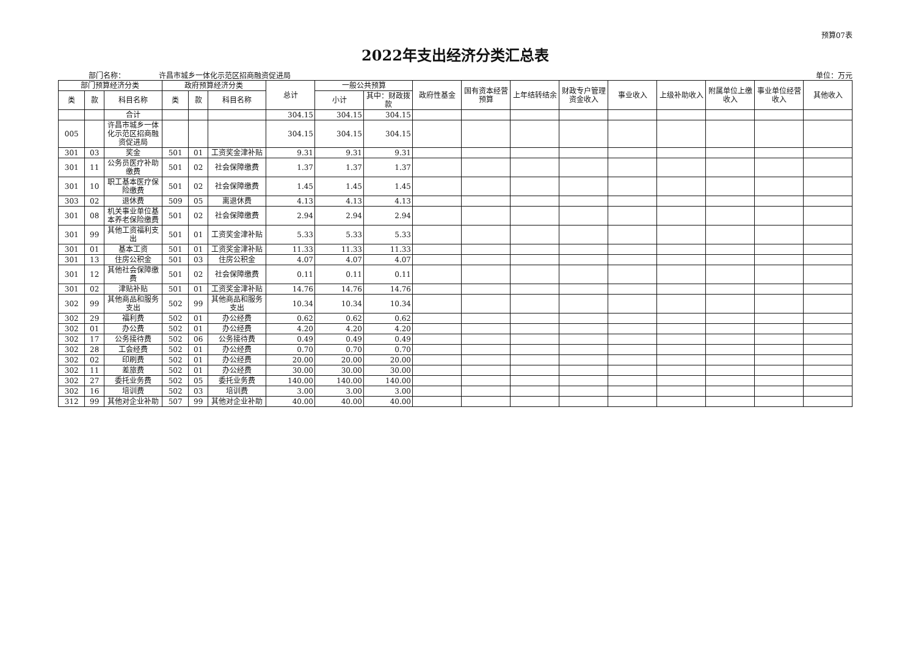预算07表
2022年支出经济分类汇总表
部门名称： 许昌市城乡一体化示范区招商融资促进局 单位：万元
| 部门预算经济分类 | | | 政府预算经济分类 | | | 总计 | 一般公共预算 | | 政府性基金 | 国有资本经营预算 | 上年结转结余 | 财政专户管理资金收入 | 事业收入 | 上级补助收入 | 附属单位上缴收入 | 事业单位经营收入 | 其他收入 |
| --- | --- | --- | --- | --- | --- | --- | --- | --- | --- | --- | --- | --- | --- | --- | --- | --- | --- |
| 类 | 款 | 科目名称 | 类 | 款 | 科目名称 | | 小计 | 其中：财政拨款 | | | | | | | | | |
| | | 合计 | | | | 304.15 | 304.15 | 304.15 | | | | | | | | | |
| 005 | | 许昌市城乡一体化示范区招商融资促进局 | | | | 304.15 | 304.15 | 304.15 | | | | | | | | | |
| 301 | 03 | 奖金 | 501 | 01 | 工资奖金津补贴 | 9.31 | 9.31 | 9.31 | | | | | | | | | |
| 301 | 11 | 公务员医疗补助缴费 | 501 | 02 | 社会保障缴费 | 1.37 | 1.37 | 1.37 | | | | | | | | | |
| 301 | 10 | 职工基本医疗保险缴费 | 501 | 02 | 社会保障缴费 | 1.45 | 1.45 | 1.45 | | | | | | | | | |
| 303 | 02 | 退休费 | 509 | 05 | 离退休费 | 4.13 | 4.13 | 4.13 | | | | | | | | | |
| 301 | 08 | 机关事业单位基本养老保险缴费 | 501 | 02 | 社会保障缴费 | 2.94 | 2.94 | 2.94 | | | | | | | | | |
| 301 | 99 | 其他工资福利支出 | 501 | 01 | 工资奖金津补贴 | 5.33 | 5.33 | 5.33 | | | | | | | | | |
| 301 | 01 | 基本工资 | 501 | 01 | 工资奖金津补贴 | 11.33 | 11.33 | 11.33 | | | | | | | | | |
| 301 | 13 | 住房公积金 | 501 | 03 | 住房公积金 | 4.07 | 4.07 | 4.07 | | | | | | | | | |
| 301 | 12 | 其他社会保障缴费 | 501 | 02 | 社会保障缴费 | 0.11 | 0.11 | 0.11 | | | | | | | | | |
| 301 | 02 | 津贴补贴 | 501 | 01 | 工资奖金津补贴 | 14.76 | 14.76 | 14.76 | | | | | | | | | |
| 302 | 99 | 其他商品和服务支出 | 502 | 99 | 其他商品和服务支出 | 10.34 | 10.34 | 10.34 | | | | | | | | | |
| 302 | 29 | 福利费 | 502 | 01 | 办公经费 | 0.62 | 0.62 | 0.62 | | | | | | | | | |
| 302 | 01 | 办公费 | 502 | 01 | 办公经费 | 4.20 | 4.20 | 4.20 | | | | | | | | | |
| 302 | 17 | 公务接待费 | 502 | 06 | 公务接待费 | 0.49 | 0.49 | 0.49 | | | | | | | | | |
| 302 | 28 | 工会经费 | 502 | 01 | 办公经费 | 0.70 | 0.70 | 0.70 | | | | | | | | | |
| 302 | 02 | 印刷费 | 502 | 01 | 办公经费 | 20.00 | 20.00 | 20.00 | | | | | | | | | |
| 302 | 11 | 差旅费 | 502 | 01 | 办公经费 | 30.00 | 30.00 | 30.00 | | | | | | | | | |
| 302 | 27 | 委托业务费 | 502 | 05 | 委托业务费 | 140.00 | 140.00 | 140.00 | | | | | | | | | |
| 302 | 16 | 培训费 | 502 | 03 | 培训费 | 3.00 | 3.00 | 3.00 | | | | | | | | | |
| 312 | 99 | 其他对企业补助 | 507 | 99 | 其他对企业补助 | 40.00 | 40.00 | 40.00 | | | | | | | | | |